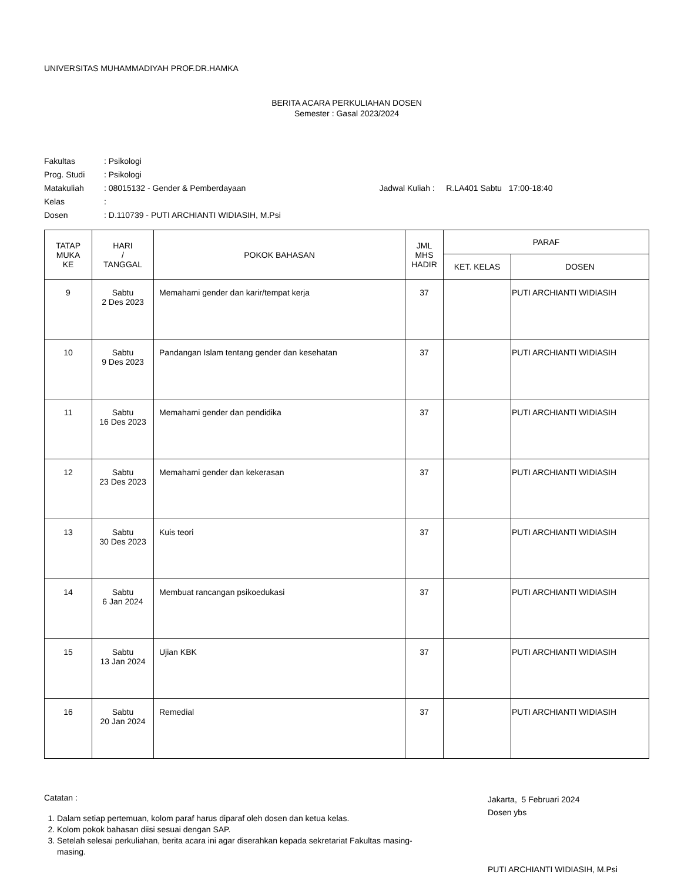UNIVERSITAS MUHAMMADIYAH PROF.DR.HAMKA
BERITA ACARA PERKULIAHAN DOSEN
Semester : Gasal 2023/2024
| Fakultas | : Psikologi | |
| Prog. Studi | : Psikologi | |
| Matakuliah | : 08015132 - Gender & Pemberdayaan | Jadwal Kuliah : R.LA401 Sabtu 17:00-18:40 |
| Kelas | : | |
| Dosen | : D.110739 - PUTI ARCHIANTI WIDIASIH, M.Psi | |
| TATAP MUKA KE | HARI / TANGGAL | POKOK BAHASAN | JML MHS HADIR | PARAF | |
| --- | --- | --- | --- | --- | --- |
| | | | | KET. KELAS | DOSEN |
| 9 | Sabtu 2 Des 2023 | Memahami gender dan karir/tempat kerja | 37 | | PUTI ARCHIANTI WIDIASIH |
| 10 | Sabtu 9 Des 2023 | Pandangan Islam tentang gender dan kesehatan | 37 | | PUTI ARCHIANTI WIDIASIH |
| 11 | Sabtu 16 Des 2023 | Memahami gender dan pendidika | 37 | | PUTI ARCHIANTI WIDIASIH |
| 12 | Sabtu 23 Des 2023 | Memahami gender dan kekerasan | 37 | | PUTI ARCHIANTI WIDIASIH |
| 13 | Sabtu 30 Des 2023 | Kuis teori | 37 | | PUTI ARCHIANTI WIDIASIH |
| 14 | Sabtu 6 Jan 2024 | Membuat rancangan psikoedukasi | 37 | | PUTI ARCHIANTI WIDIASIH |
| 15 | Sabtu 13 Jan 2024 | Ujian KBK | 37 | | PUTI ARCHIANTI WIDIASIH |
| 16 | Sabtu 20 Jan 2024 | Remedial | 37 | | PUTI ARCHIANTI WIDIASIH |
Catatan :
1. Dalam setiap pertemuan, kolom paraf harus diparaf oleh dosen dan ketua kelas.
2. Kolom pokok bahasan diisi sesuai dengan SAP.
3. Setelah selesai perkuliahan, berita acara ini agar diserahkan kepada sekretariat Fakultas masing-masing.
Jakarta, 5 Februari 2024
Dosen ybs
PUTI ARCHIANTI WIDIASIH, M.Psi